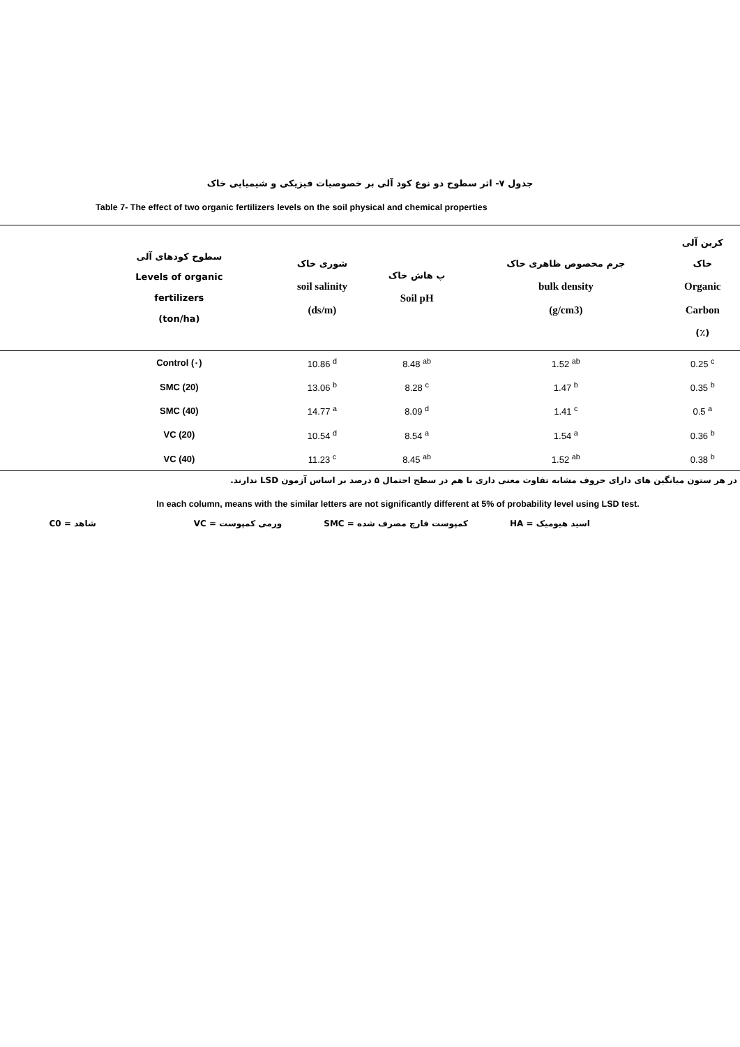جدول ۷- اثر سطوح دو نوع کود آلی بر خصوصیات فیزیکی و شیمیایی خاک
Table 7- The effect of two organic fertilizers levels on the soil physical and chemical properties
| سطوح کودهای آلی Levels of organic fertilizers (ton/ha) | شوری خاک soil salinity (ds/m) | پ هاش خاک Soil pH | جرم مخصوص ظاهری خاک bulk density (g/cm3) | کربن آلی خاک Organic Carbon (٪) |
| --- | --- | --- | --- | --- |
| Control (۰) | 10.86 <sup>d</sup> | 8.48 <sup>ab</sup> | 1.52 <sup>ab</sup> | 0.25 <sup>c</sup> |
| SMC (20) | 13.06 <sup>b</sup> | 8.28 <sup>c</sup> | 1.47 <sup>b</sup> | 0.35 <sup>b</sup> |
| SMC (40) | 14.77 <sup>a</sup> | 8.09 <sup>d</sup> | 1.41 <sup>c</sup> | 0.5 <sup>a</sup> |
| VC (20) | 10.54 <sup>d</sup> | 8.54 <sup>a</sup> | 1.54 <sup>a</sup> | 0.36 <sup>b</sup> |
| VC (40) | 11.23 <sup>c</sup> | 8.45 <sup>ab</sup> | 1.52 <sup>ab</sup> | 0.38 <sup>b</sup> |
در هر ستون میانگین های دارای حروف مشابه تفاوت معنی داری با هم در سطح احتمال ۵ درصد بر اساس آزمون LSD ندارند.
In each column, means with the similar letters are not significantly different at 5% of probability level using LSD test.
اسید هیومیک = HA کمپوست قارچ مصرف شده = SMC ورمی کمپوست = VC شاهد = C0